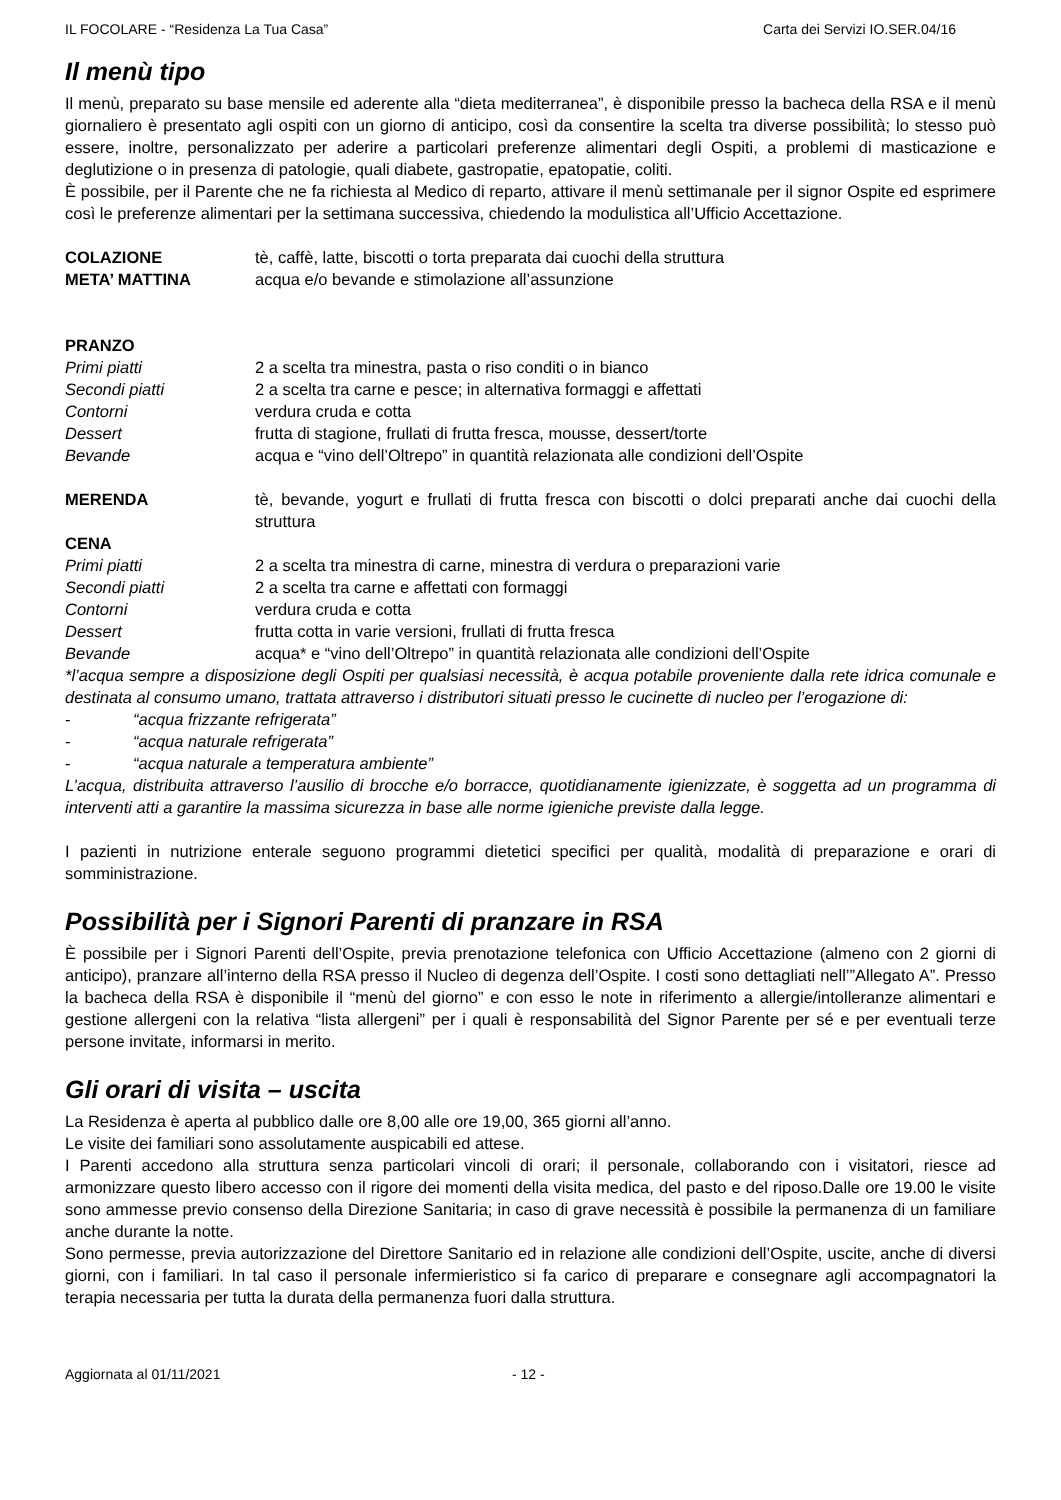IL FOCOLARE - “Residenza La Tua Casa” Carta dei Servizi IO.SER.04/16
Il menù tipo
Il menù, preparato su base mensile ed aderente alla “dieta mediterranea”, è disponibile presso la bacheca della RSA e il menù giornaliero è presentato agli ospiti con un giorno di anticipo, così da consentire la scelta tra diverse possibilità; lo stesso può essere, inoltre, personalizzato per aderire a particolari preferenze alimentari degli Ospiti, a problemi di masticazione e deglutizione o in presenza di patologie, quali diabete, gastropatie, epatopatie, coliti.
È possibile, per il Parente che ne fa richiesta al Medico di reparto, attivare il menù settimanale per il signor Ospite ed esprimere così le preferenze alimentari per la settimana successiva, chiedendo la modulistica all’Ufficio Accettazione.
COLAZIONE tè, caffè, latte, biscotti o torta preparata dai cuochi della struttura
META’ MATTINA acqua e/o bevande e stimolazione all’assunzione
PRANZO
Primi piatti 2 a scelta tra minestra, pasta o riso conditi o in bianco
Secondi piatti 2 a scelta tra carne e pesce; in alternativa formaggi e affettati
Contorni verdura cruda e cotta
Dessert frutta di stagione, frullati di frutta fresca, mousse, dessert/torte
Bevande acqua e “vino dell’Oltrepo” in quantità relazionata alle condizioni dell’Ospite
MERENDA tè, bevande, yogurt e frullati di frutta fresca con biscotti o dolci preparati anche dai cuochi della struttura
CENA
Primi piatti 2 a scelta tra minestra di carne, minestra di verdura o preparazioni varie
Secondi piatti 2 a scelta tra carne e affettati con formaggi
Contorni verdura cruda e cotta
Dessert frutta cotta in varie versioni, frullati di frutta fresca
Bevande acqua* e “vino dell’Oltrepo” in quantità relazionata alle condizioni dell’Ospite
*l’acqua sempre a disposizione degli Ospiti per qualsiasi necessità, è acqua potabile proveniente dalla rete idrica comunale e destinata al consumo umano, trattata attraverso i distributori situati presso le cucinette di nucleo per l’erogazione di:
- “acqua frizzante refrigerata”
- “acqua naturale refrigerata”
- “acqua naturale a temperatura ambiente”
L’acqua, distribuita attraverso l’ausilio di brocche e/o borracce, quotidianamente igienizzate, è soggetta ad un programma di interventi atti a garantire la massima sicurezza in base alle norme igieniche previste dalla legge.
I pazienti in nutrizione enterale seguono programmi dietetici specifici per qualità, modalità di preparazione e orari di somministrazione.
Possibilità per i Signori Parenti di pranzare in RSA
È possibile per i Signori Parenti dell’Ospite, previa prenotazione telefonica con Ufficio Accettazione (almeno con 2 giorni di anticipo), pranzare all’interno della RSA presso il Nucleo di degenza dell’Ospite. I costi sono dettagliati nell’”Allegato A”. Presso la bacheca della RSA è disponibile il “menù del giorno” e con esso le note in riferimento a allergie/intolleranze alimentari e gestione allergeni con la relativa “lista allergeni” per i quali è responsabilità del Signor Parente per sé e per eventuali terze persone invitate, informarsi in merito.
Gli orari di visita – uscita
La Residenza è aperta al pubblico dalle ore 8,00 alle ore 19,00, 365 giorni all’anno.
Le visite dei familiari sono assolutamente auspicabili ed attese.
I Parenti accedono alla struttura senza particolari vincoli di orari; il personale, collaborando con i visitatori, riesce ad armonizzare questo libero accesso con il rigore dei momenti della visita medica, del pasto e del riposo.Dalle ore 19.00 le visite sono ammesse previo consenso della Direzione Sanitaria; in caso di grave necessità è possibile la permanenza di un familiare anche durante la notte.
Sono permesse, previa autorizzazione del Direttore Sanitario ed in relazione alle condizioni dell’Ospite, uscite, anche di diversi giorni, con i familiari. In tal caso il personale infermieristico si fa carico di preparare e consegnare agli accompagnatori la terapia necessaria per tutta la durata della permanenza fuori dalla struttura.
Aggiornata al 01/11/2021 - 12 -